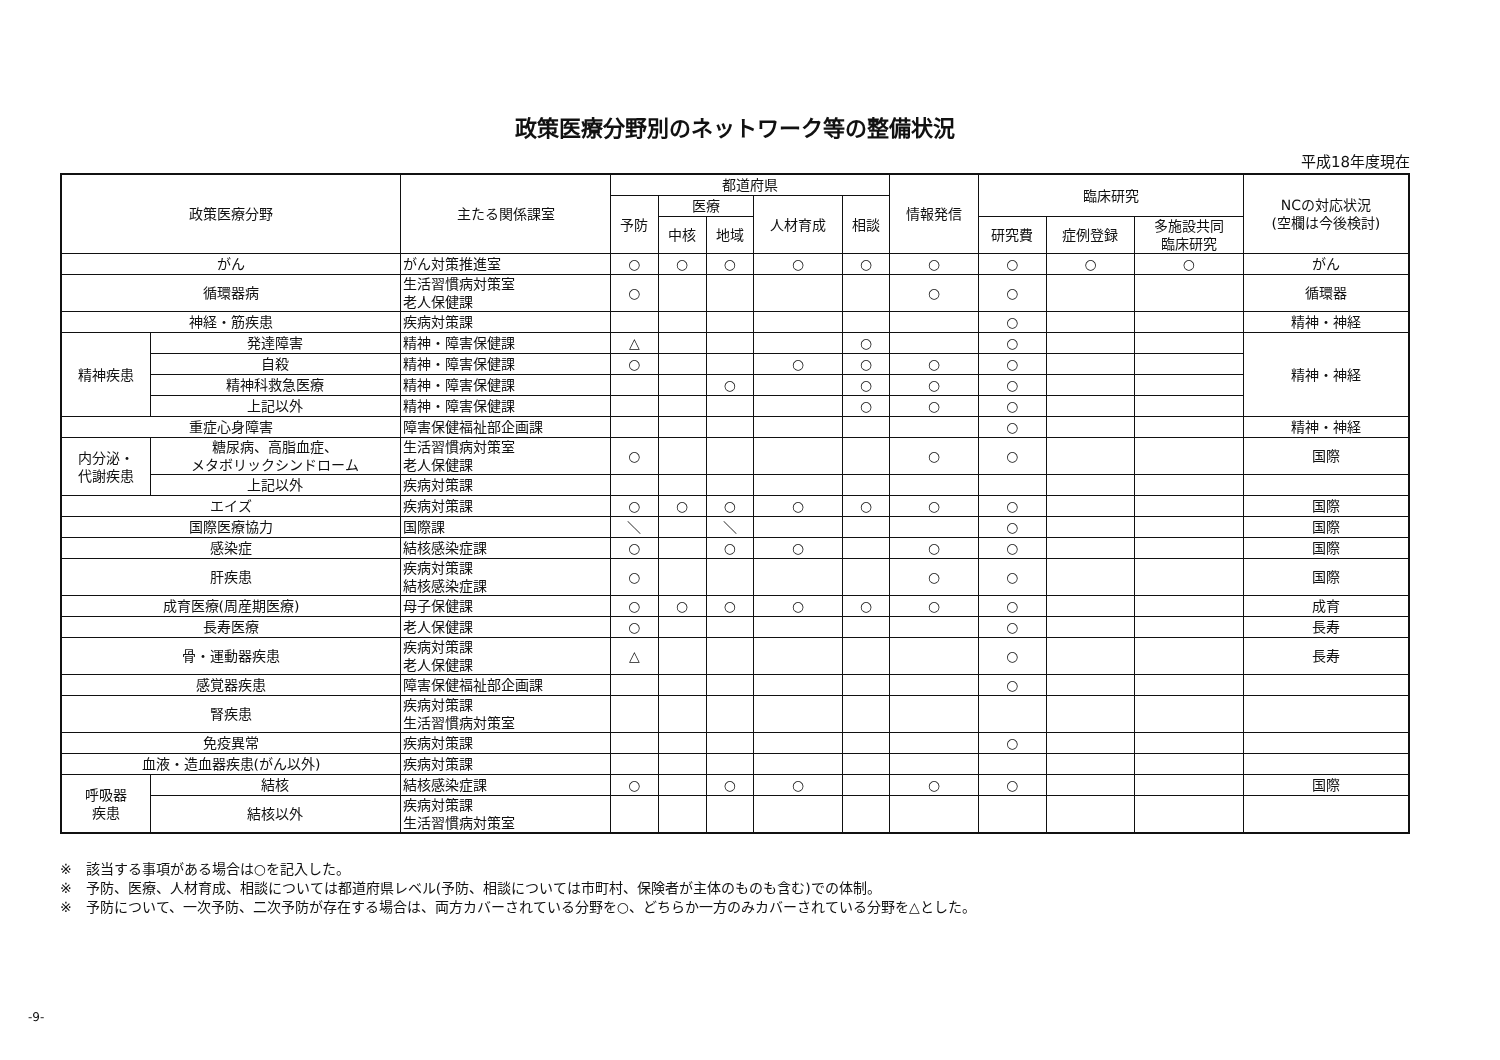政策医療分野別のネットワーク等の整備状況
平成18年度現在
| 政策医療分野 | | 主たる関係課室 | 都道府県 | | | | | 情報発信 | 臨床研究 | | | NCの対応状況 (空欄は今後検討) |
| --- | --- | --- | --- | --- | --- | --- | --- | --- | --- | --- | --- | --- |
| | | | 予防 | 医療 | | 人材育成 | 相談 | | | | | |
| | | | | 中核 | 地域 | | | | 研究費 | 症例登録 | 多施設共同 臨床研究 | |
| がん | | がん対策推進室 | ○ | ○ | ○ | ○ | ○ | ○ | ○ | ○ | ○ | がん |
| 循環器病 | | 生活習慣病対策室 老人保健課 | ○ | | | | | ○ | ○ | | | 循環器 |
| 神経・筋疾患 | | 疾病対策課 | | | | | | | ○ | | | 精神・神経 |
| 精神疾患 | 発達障害 | 精神・障害保健課 | △ | | | | ○ | | ○ | | | 精神・神経 |
| | 自殺 | 精神・障害保健課 | ○ | | | ○ | ○ | ○ | ○ | | | |
| | 精神科救急医療 | 精神・障害保健課 | | | ○ | | ○ | ○ | ○ | | | |
| | 上記以外 | 精神・障害保健課 | | | | | ○ | ○ | ○ | | | |
| 重症心身障害 | | 障害保健福祉部企画課 | | | | | | | ○ | | | 精神・神経 |
| 内分泌・ 代謝疾患 | 糖尿病、高脂血症、 メタボリックシンドローム | 生活習慣病対策室 老人保健課 | ○ | | | | | ○ | ○ | | | 国際 |
| | 上記以外 | 疾病対策課 | | | | | | | | | | |
| エイズ | | 疾病対策課 | ○ | ○ | ○ | ○ | ○ | ○ | ○ | | | 国際 |
| 国際医療協力 | | 国際課 | ＼ | | ＼ | | | | ○ | | | 国際 |
| 感染症 | | 結核感染症課 | ○ | | ○ | ○ | | ○ | ○ | | | 国際 |
| 肝疾患 | | 疾病対策課 結核感染症課 | ○ | | | | | ○ | ○ | | | 国際 |
| 成育医療(周産期医療) | | 母子保健課 | ○ | ○ | ○ | ○ | ○ | ○ | ○ | | | 成育 |
| 長寿医療 | | 老人保健課 | ○ | | | | | | ○ | | | 長寿 |
| 骨・運動器疾患 | | 疾病対策課 老人保健課 | △ | | | | | | ○ | | | 長寿 |
| 感覚器疾患 | | 障害保健福祉部企画課 | | | | | | | ○ | | | |
| 腎疾患 | | 疾病対策課 生活習慣病対策室 | | | | | | | | | | |
| 免疫異常 | | 疾病対策課 | | | | | | | ○ | | | |
| 血液・造血器疾患(がん以外) | | 疾病対策課 | | | | | | | | | | |
| 呼吸器 疾患 | 結核 | 結核感染症課 | ○ | | ○ | ○ | | ○ | ○ | | | 国際 |
| | 結核以外 | 疾病対策課 生活習慣病対策室 | | | | | | | | | | |
※　該当する事項がある場合は○を記入した。
※　予防、医療、人材育成、相談については都道府県レベル(予防、相談については市町村、保険者が主体のものも含む)での体制。
※　予防について、一次予防、二次予防が存在する場合は、両方カバーされている分野を○、どちらか一方のみカバーされている分野を△とした。
-9-